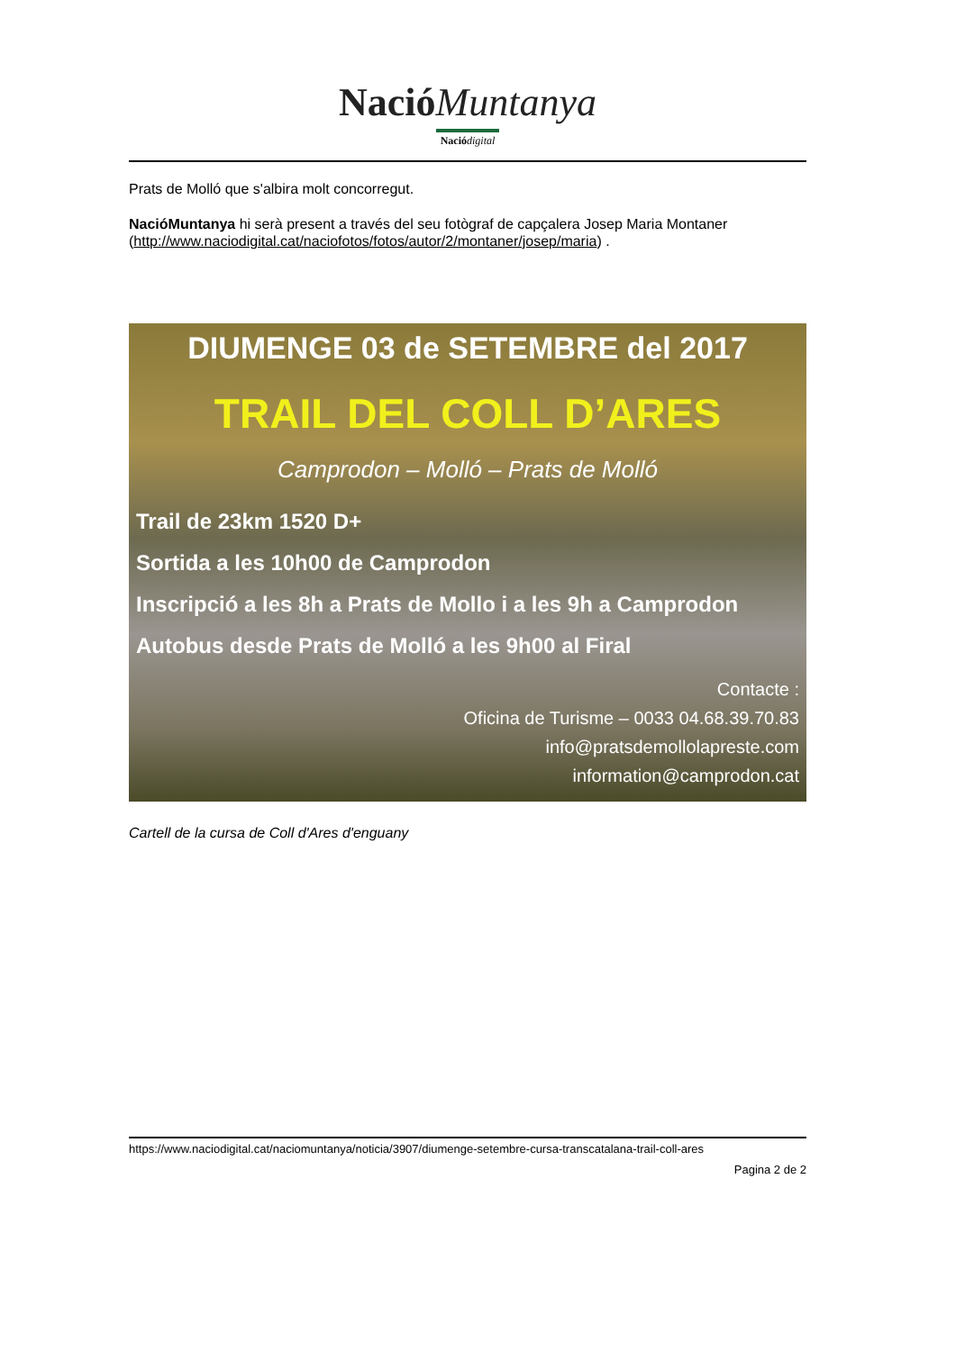Nació Muntanya
Nació digital
Prats de Molló que s'albira molt concorregut.
NacióMuntanya hi serà present a través del seu fotògraf de capçalera Josep Maria Montaner (http://www.naciodigital.cat/naciofotos/fotos/autor/2/montaner/josep/maria) .
DIUMENGE 03 de SETEMBRE del 2017
TRAIL DEL COLL D’ARES
Camprodon – Molló – Prats de Molló
Trail de 23km 1520 D+
Sortida a les 10h00 de Camprodon
Inscripció a les 8h a Prats de Mollo i a les 9h a Camprodon
Autobus desde Prats de Molló a les 9h00 al Firal
Contacte :
Oficina de Turisme – 0033 04.68.39.70.83
info@pratsdemollolapreste.com
information@camprodon.cat
Cartell de la cursa de Coll d'Ares d'enguany
https://www.naciodigital.cat/naciomuntanya/noticia/3907/diumenge-setembre-cursa-transcatalana-trail-coll-ares
Pagina 2 de 2